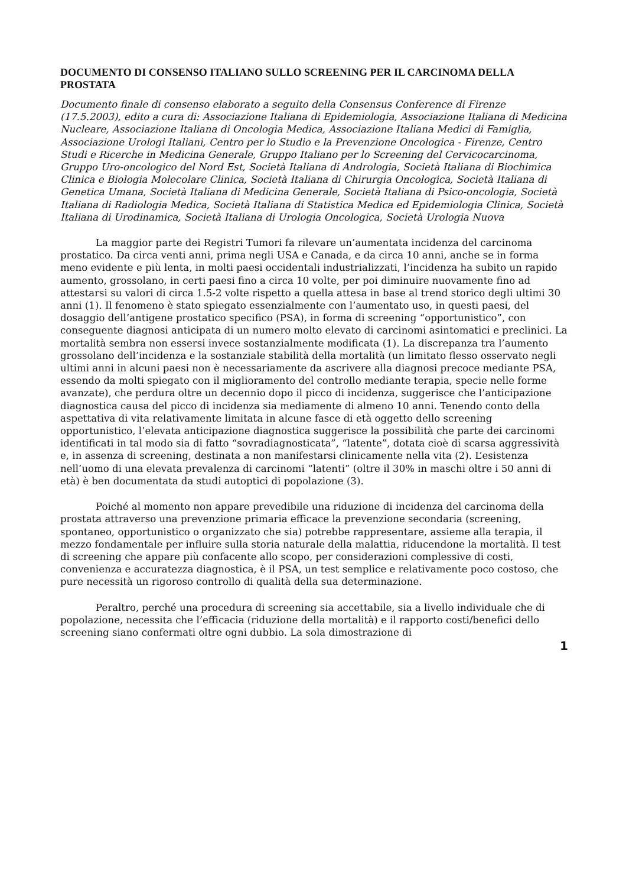DOCUMENTO DI CONSENSO ITALIANO SULLO SCREENING PER IL CARCINOMA DELLA PROSTATA
Documento finale di consenso elaborato a seguito della Consensus Conference di Firenze (17.5.2003), edito a cura di: Associazione Italiana di Epidemiologia, Associazione Italiana di Medicina Nucleare, Associazione Italiana di Oncologia Medica, Associazione Italiana Medici di Famiglia, Associazione Urologi Italiani, Centro per lo Studio e la Prevenzione Oncologica - Firenze, Centro Studi e Ricerche in Medicina Generale, Gruppo Italiano per lo Screening del Cervicocarcinoma, Gruppo Uro-oncologico del Nord Est, Società Italiana di Andrologia, Società Italiana di Biochimica Clinica e Biologia Molecolare Clinica, Società Italiana di Chirurgia Oncologica, Società Italiana di Genetica Umana, Società Italiana di Medicina Generale, Società Italiana di Psico-oncologia, Società Italiana di Radiologia Medica, Società Italiana di Statistica Medica ed Epidemiologia Clinica, Società Italiana di Urodinamica, Società Italiana di Urologia Oncologica, Società Urologia Nuova
La maggior parte dei Registri Tumori fa rilevare un’aumentata incidenza del carcinoma prostatico. Da circa venti anni, prima negli USA e Canada, e da circa 10 anni, anche se in forma meno evidente e più lenta, in molti paesi occidentali industrializzati, l’incidenza ha subito un rapido aumento, grossolano, in certi paesi fino a circa 10 volte, per poi diminuire nuovamente fino ad attestarsi su valori di circa 1.5-2 volte rispetto a quella attesa in base al trend storico degli ultimi 30 anni (1). Il fenomeno è stato spiegato essenzialmente con l’aumentato uso, in questi paesi, del dosaggio dell’antigene prostatico specifico (PSA), in forma di screening “opportunistico”, con conseguente diagnosi anticipata di un numero molto elevato di carcinomi asintomatici e preclinici. La mortalità sembra non essersi invece sostanzialmente modificata (1). La discrepanza tra l’aumento grossolano dell’incidenza e la sostanziale stabilità della mortalità (un limitato flesso osservato negli ultimi anni in alcuni paesi non è necessariamente da ascrivere alla diagnosi precoce mediante PSA, essendo da molti spiegato con il miglioramento del controllo mediante terapia, specie nelle forme avanzate), che perdura oltre un decennio dopo il picco di incidenza, suggerisce che l’anticipazione diagnostica causa del picco di incidenza sia mediamente di almeno 10 anni. Tenendo conto della aspettativa di vita relativamente limitata in alcune fasce di età oggetto dello screening opportunistico, l’elevata anticipazione diagnostica suggerisce la possibilità che parte dei carcinomi identificati in tal modo sia di fatto “sovradiagnosticata”, “latente”, dotata cioè di scarsa aggressività e, in assenza di screening, destinata a non manifestarsi clinicamente nella vita (2). L’esistenza nell’uomo di una elevata prevalenza di carcinomi “latenti” (oltre il 30% in maschi oltre i 50 anni di età) è ben documentata da studi autoptici di popolazione (3).
Poiché al momento non appare prevedibile una riduzione di incidenza del carcinoma della prostata attraverso una prevenzione primaria efficace la prevenzione secondaria (screening, spontaneo, opportunistico o organizzato che sia) potrebbe rappresentare, assieme alla terapia, il mezzo fondamentale per influire sulla storia naturale della malattia, riducendone la mortalità. Il test di screening che appare più confacente allo scopo, per considerazioni complessive di costi, convenienza e accuratezza diagnostica, è il PSA, un test semplice e relativamente poco costoso, che pure necessità un rigoroso controllo di qualità della sua determinazione.
Peraltro, perché una procedura di screening sia accettabile, sia a livello individuale che di popolazione, necessita che l’efficacia (riduzione della mortalità) e il rapporto costi/benefici dello screening siano confermati oltre ogni dubbio. La sola dimostrazione di
1